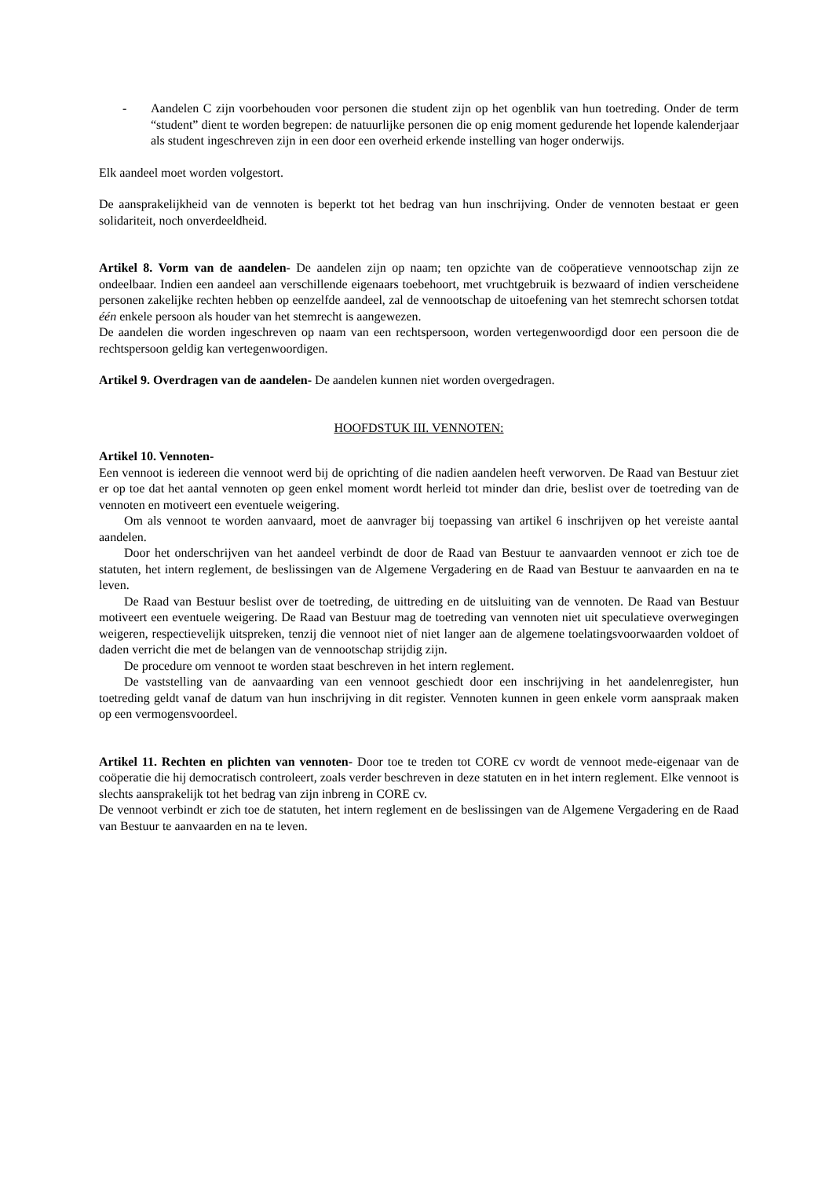- Aandelen C zijn voorbehouden voor personen die student zijn op het ogenblik van hun toetreding. Onder de term “student” dient te worden begrepen: de natuurlijke personen die op enig moment gedurende het lopende kalenderjaar als student ingeschreven zijn in een door een overheid erkende instelling van hoger onderwijs.
Elk aandeel moet worden volgestort.
De aansprakelijkheid van de vennoten is beperkt tot het bedrag van hun inschrijving. Onder de vennoten bestaat er geen solidariteit, noch onverdeeldheid.
Artikel 8. Vorm van de aandelen- De aandelen zijn op naam; ten opzichte van de coöperatieve vennootschap zijn ze ondeelbaar. Indien een aandeel aan verschillende eigenaars toebehoort, met vruchtgebruik is bezwaard of indien verscheidene personen zakelijke rechten hebben op eenzelfde aandeel, zal de vennootschap de uitoefening van het stemrecht schorsen totdat één enkele persoon als houder van het stemrecht is aangewezen.
De aandelen die worden ingeschreven op naam van een rechtspersoon, worden vertegenwoordigd door een persoon die de rechtspersoon geldig kan vertegenwoordigen.
Artikel 9. Overdragen van de aandelen- De aandelen kunnen niet worden overgedragen.
HOOFDSTUK III. VENNOTEN:
Artikel 10. Vennoten-
Een vennoot is iedereen die vennoot werd bij de oprichting of die nadien aandelen heeft verworven. De Raad van Bestuur ziet er op toe dat het aantal vennoten op geen enkel moment wordt herleid tot minder dan drie, beslist over de toetreding van de vennoten en motiveert een eventuele weigering.
Om als vennoot te worden aanvaard, moet de aanvrager bij toepassing van artikel 6 inschrijven op het vereiste aantal aandelen.
Door het onderschrijven van het aandeel verbindt de door de Raad van Bestuur te aanvaarden vennoot er zich toe de statuten, het intern reglement, de beslissingen van de Algemene Vergadering en de Raad van Bestuur te aanvaarden en na te leven.
De Raad van Bestuur beslist over de toetreding, de uittreding en de uitsluiting van de vennoten. De Raad van Bestuur motiveert een eventuele weigering. De Raad van Bestuur mag de toetreding van vennoten niet uit speculatieve overwegingen weigeren, respectievelijk uitspreken, tenzij die vennoot niet of niet langer aan de algemene toelatingsvoorwaarden voldoet of daden verricht die met de belangen van de vennootschap strijdig zijn.
De procedure om vennoot te worden staat beschreven in het intern reglement.
De vaststelling van de aanvaarding van een vennoot geschiedt door een inschrijving in het aandelenregister, hun toetreding geldt vanaf de datum van hun inschrijving in dit register. Vennoten kunnen in geen enkele vorm aanspraak maken op een vermogensvoordeel.
Artikel 11. Rechten en plichten van vennoten- Door toe te treden tot CORE cv wordt de vennoot mede-eigenaar van de coöperatie die hij democratisch controleert, zoals verder beschreven in deze statuten en in het intern reglement. Elke vennoot is slechts aansprakelijk tot het bedrag van zijn inbreng in CORE cv.
De vennoot verbindt er zich toe de statuten, het intern reglement en de beslissingen van de Algemene Vergadering en de Raad van Bestuur te aanvaarden en na te leven.